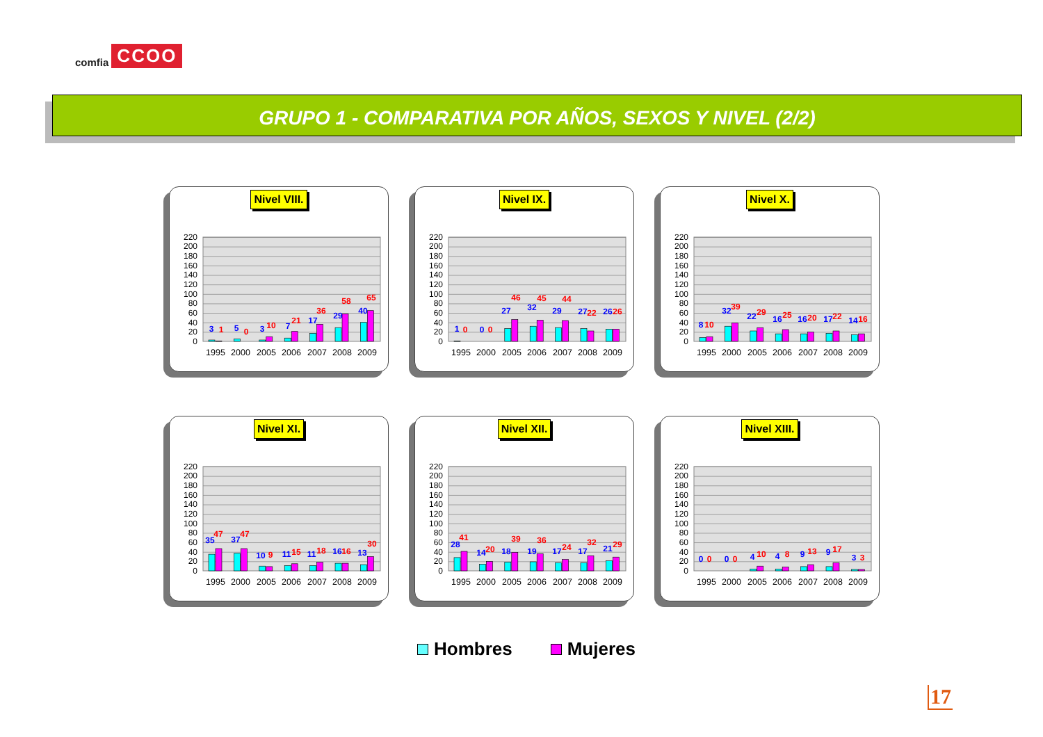comfia CCOO
GRUPO 1 - COMPARATIVA POR AÑOS, SEXOS Y NIVEL (2/2)
Nivel VIII.
0
20
40
60
80
100
120
140
160
180
200
220
3
1
5
0
3
10
7
21
17
36
29
58
40
65
1995
2000
2005
2006
2007
2008
2009
Nivel IX.
0
20
40
60
80
100
120
140
160
180
200
220
1
0
0
0
27
46
32
45
29
44
27
22
26
26
1995
2000
2005
2006
2007
2008
2009
Nivel X.
0
20
40
60
80
100
120
140
160
180
200
220
8
10
32
39
22
29
16
25
16
20
17
22
14
16
1995
2000
2005
2006
2007
2008
2009
Nivel XI.
0
20
40
60
80
100
120
140
160
180
200
220
35
47
37
47
10
9
11
15
11
18
16
16
13
30
1995
2000
2005
2006
2007
2008
2009
Nivel XII.
0
20
40
60
80
100
120
140
160
180
200
220
28
41
14
20
18
39
19
36
17
24
17
32
21
29
1995
2000
2005
2006
2007
2008
2009
Nivel XIII.
0
20
40
60
80
100
120
140
160
180
200
220
0
0
0
0
4
10
4
8
9
13
9
17
3
3
1995
2000
2005
2006
2007
2008
2009
Hombres Mujeres
17